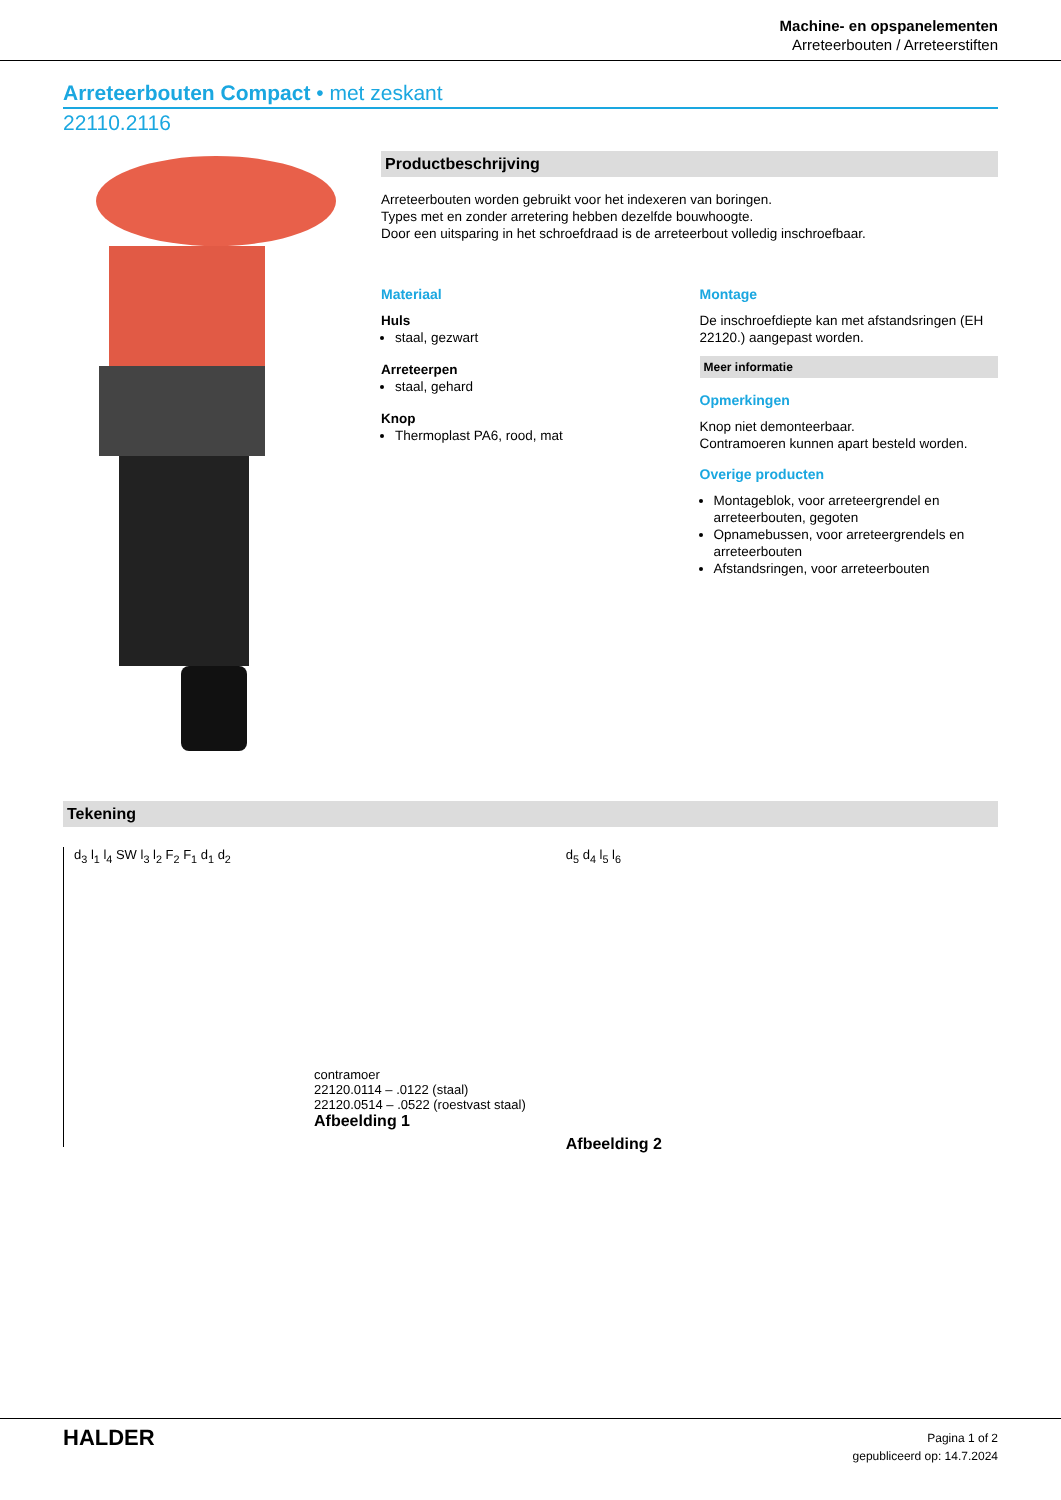Machine- en opspanelementen
Arreteerbouten / Arreteerstiften
Arreteerbouten Compact • met zeskant
22110.2116
Productbeschrijving
Arreteerbouten worden gebruikt voor het indexeren van boringen.
Types met en zonder arretering hebben dezelfde bouwhoogte.
Door een uitsparing in het schroefdraad is de arreteerbout volledig inschroefbaar.
Materiaal
Huls
staal, gezwart
Arreteerpen
staal, gehard
Knop
Thermoplast PA6, rood, mat
Montage
De inschroefdiepte kan met afstandsringen (EH 22120.) aangepast worden.
Meer informatie
Opmerkingen
Knop niet demonteerbaar.
Contramoeren kunnen apart besteld worden.
Overige producten
Montageblok, voor arreteergrendel en arreteerbouten, gegoten
Opnamebussen, voor arreteergrendels en arreteerbouten
Afstandsringen, voor arreteerbouten
Tekening
d<sub>3</sub> l<sub>1</sub> l<sub>4</sub> SW l<sub>3</sub> l<sub>2</sub> F<sub>2</sub> F<sub>1</sub> d<sub>1</sub> d<sub>2</sub>
contramoer
22120.0114 – .0122 (staal)
22120.0514 – .0522 (roestvast staal)
Afbeelding 1
d<sub>5</sub> d<sub>4</sub> l<sub>5</sub> l<sub>6</sub>
Afbeelding 2
HALDER
Pagina 1 of 2
gepubliceerd op: 14.7.2024